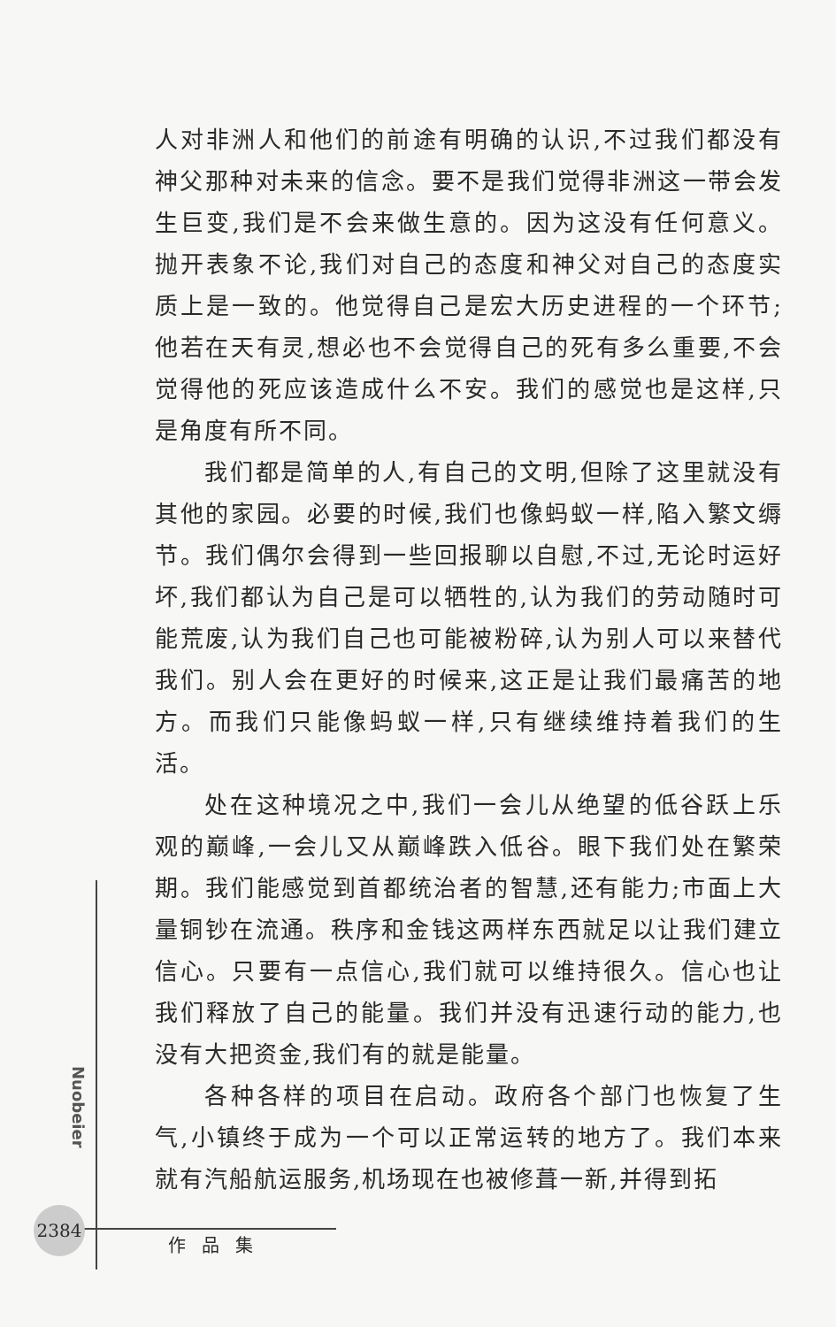人对非洲人和他们的前途有明确的认识,不过我们都没有神父那种对未来的信念。要不是我们觉得非洲这一带会发生巨变,我们是不会来做生意的。因为这没有任何意义。抛开表象不论,我们对自己的态度和神父对自己的态度实质上是一致的。他觉得自己是宏大历史进程的一个环节;他若在天有灵,想必也不会觉得自己的死有多么重要,不会觉得他的死应该造成什么不安。我们的感觉也是这样,只是角度有所不同。
我们都是简单的人,有自己的文明,但除了这里就没有其他的家园。必要的时候,我们也像蚂蚁一样,陷入繁文缛节。我们偶尔会得到一些回报聊以自慰,不过,无论时运好坏,我们都认为自己是可以牺牲的,认为我们的劳动随时可能荒废,认为我们自己也可能被粉碎,认为别人可以来替代我们。别人会在更好的时候来,这正是让我们最痛苦的地方。而我们只能像蚂蚁一样,只有继续维持着我们的生活。
处在这种境况之中,我们一会儿从绝望的低谷跃上乐观的巅峰,一会儿又从巅峰跌入低谷。眼下我们处在繁荣期。我们能感觉到首都统治者的智慧,还有能力;市面上大量铜钞在流通。秩序和金钱这两样东西就足以让我们建立信心。只要有一点信心,我们就可以维持很久。信心也让我们释放了自己的能量。我们并没有迅速行动的能力,也没有大把资金,我们有的就是能量。
各种各样的项目在启动。政府各个部门也恢复了生气,小镇终于成为一个可以正常运转的地方了。我们本来就有汽船航运服务,机场现在也被修葺一新,并得到拓
Nuobeier
2384
作品集